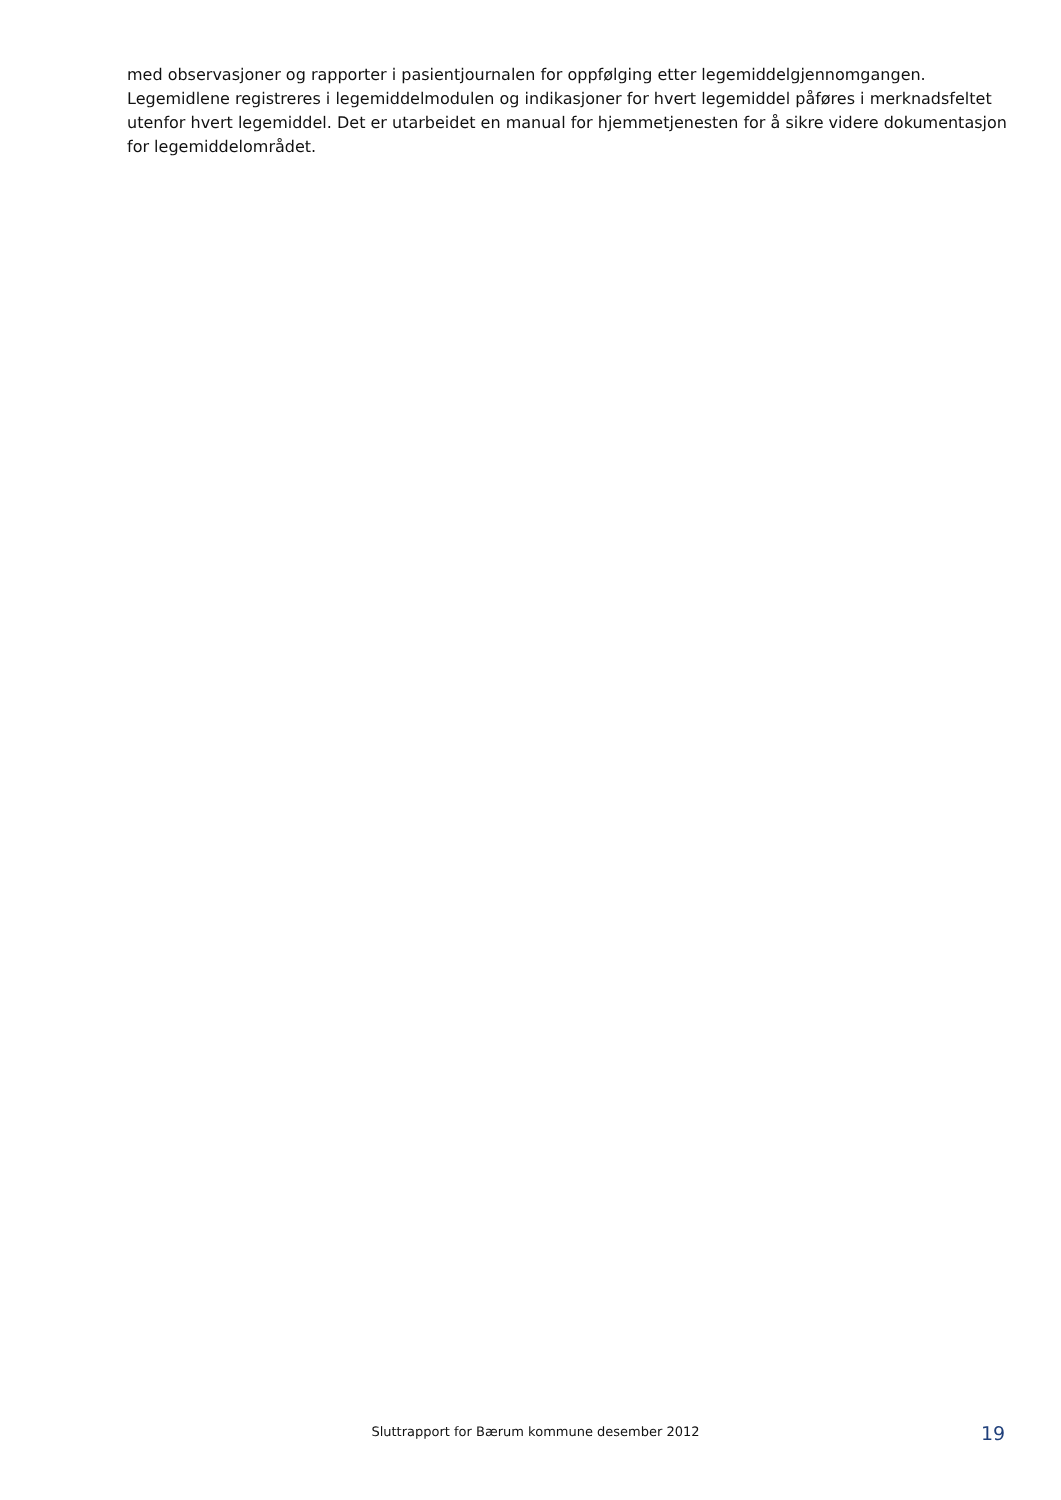med observasjoner og rapporter i pasientjournalen for oppfølging etter legemiddelgjennomgangen. Legemidlene registreres i legemiddelmodulen og indikasjoner for hvert legemiddel påføres i merknadsfeltet utenfor hvert legemiddel. Det er utarbeidet en manual for hjemmetjenesten for å sikre videre dokumentasjon for legemiddelområdet.
Sluttrapport for Bærum kommune desember 2012
19